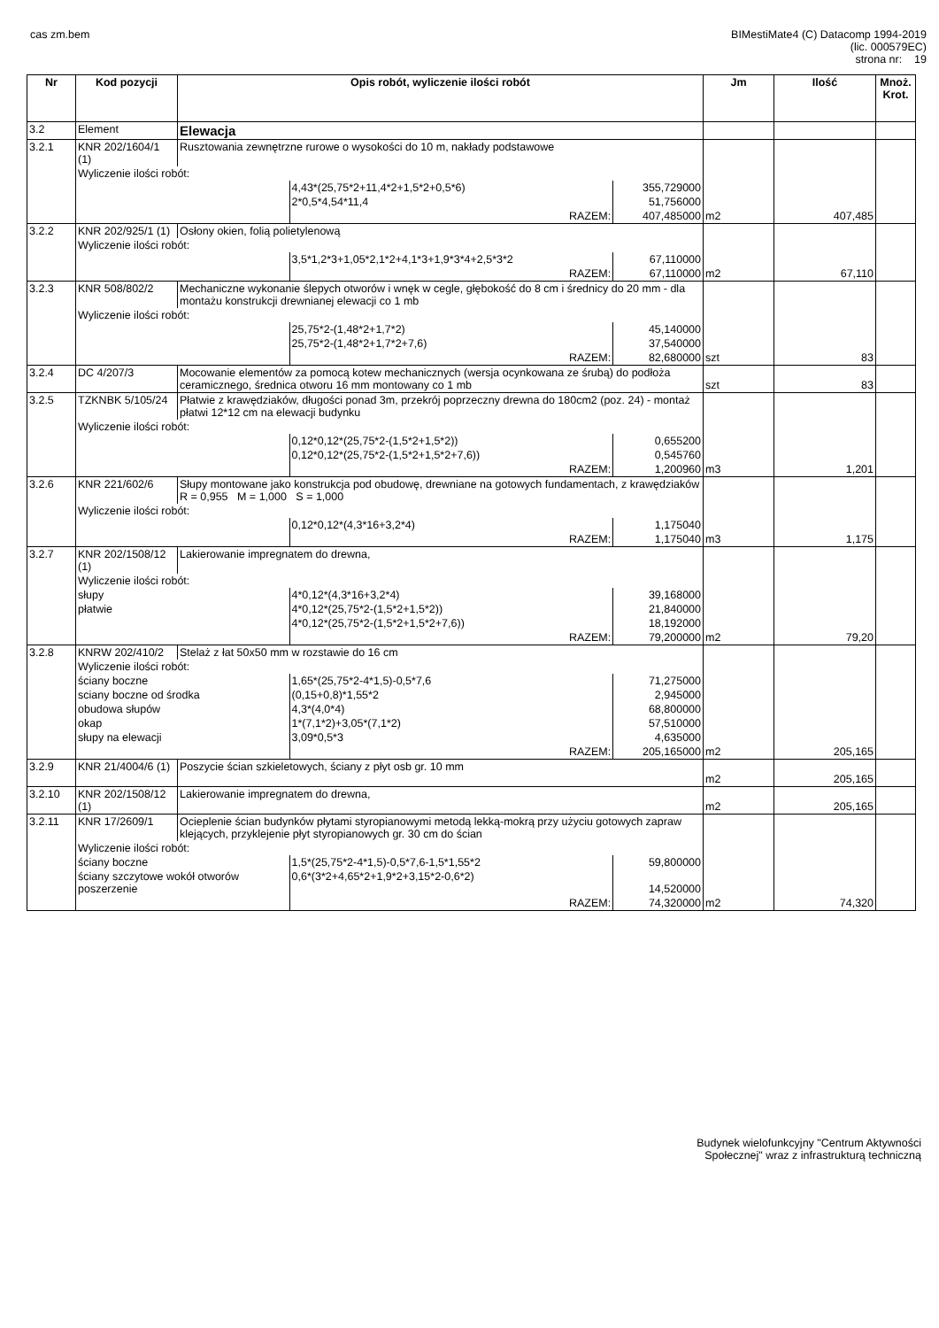cas zm.bem BIMestiMate4 (C) Datacomp 1994-2019
(lic. 000579EC)
strona nr: 19
| Nr | Kod pozycji | Opis robót, wyliczenie ilości robót | | | Jm | Ilość | Mnoż. Krot. |
| --- | --- | --- | --- | --- | --- | --- | --- |
| 3.2 | Element | Elewacja | | | | | |
| 3.2.1 | KNR 202/1604/1 (1) | Rusztowania zewnętrzne rurowe o wysokości do 10 m, nakłady podstawowe | | | | | |
| | Wyliczenie ilości robót: | | | | | | |
| | | | 4,43*(25,75*2+11,4*2+1,5*2+0,5*6) | 355,729000 | | | |
| | | | 2*0,5*4,54*11,4 | 51,756000 | | | |
| | | | RAZEM: | 407,485000 | m2 | 407,485 | |
| 3.2.2 | KNR 202/925/1 (1) | Osłony okien, folią polietylenową | | | | | |
| | Wyliczenie ilości robót: | | | | | | |
| | | | 3,5*1,2*3+1,05*2,1*2+4,1*3+1,9*3*4+2,5*3*2 | 67,110000 | | | |
| | | | RAZEM: | 67,110000 | m2 | 67,110 | |
| 3.2.3 | KNR 508/802/2 | Mechaniczne wykonanie ślepych otworów i wnęk w cegle, głębokość do 8 cm i średnicy do 20 mm - dla montażu konstrukcji drewnianej elewacji co 1 mb | | | | | |
| | Wyliczenie ilości robót: | | | | | | |
| | | | 25,75*2-(1,48*2+1,7*2) | 45,140000 | | | |
| | | | 25,75*2-(1,48*2+1,7*2+7,6) | 37,540000 | | | |
| | | | RAZEM: | 82,680000 | szt | 83 | |
| 3.2.4 | DC 4/207/3 | Mocowanie elementów za pomocą kotew mechanicznych (wersja ocynkowana ze śrubą) do podłoża ceramicznego, średnica otworu 16 mm montowany co 1 mb | | | szt | 83 | |
| 3.2.5 | TZKNBK 5/105/24 | Płatwie z krawędziaków, długości ponad 3m, przekrój poprzeczny drewna do 180cm2 (poz. 24) - montaż płatwi 12*12 cm na elewacji budynku | | | | | |
| | Wyliczenie ilości robót: | | | | | | |
| | | | 0,12*0,12*(25,75*2-(1,5*2+1,5*2)) | 0,655200 | | | |
| | | | 0,12*0,12*(25,75*2-(1,5*2+1,5*2+7,6)) | 0,545760 | | | |
| | | | RAZEM: | 1,200960 | m3 | 1,201 | |
| 3.2.6 | KNR 221/602/6 | Słupy montowane jako konstrukcja pod obudowę, drewniane na gotowych fundamentach, z krawędziaków R = 0,955 M = 1,000 S = 1,000 | | | | | |
| | Wyliczenie ilości robót: | | | | | | |
| | | | 0,12*0,12*(4,3*16+3,2*4) | 1,175040 | | | |
| | | | RAZEM: | 1,175040 | m3 | 1,175 | |
| 3.2.7 | KNR 202/1508/12 (1) | Lakierowanie impregnatem do drewna, | | | | | |
| | Wyliczenie ilości robót: | | | | | | |
| | słupy | | 4*0,12*(4,3*16+3,2*4) | 39,168000 | | | |
| | płatwie | | 4*0,12*(25,75*2-(1,5*2+1,5*2)) | 21,840000 | | | |
| | | | 4*0,12*(25,75*2-(1,5*2+1,5*2+7,6)) | 18,192000 | | | |
| | | | RAZEM: | 79,200000 | m2 | 79,20 | |
| 3.2.8 | KNRW 202/410/2 | Stelaż z łat 50x50 mm w rozstawie do 16 cm | | | | | |
| | Wyliczenie ilości robót: | | | | | | |
| | ściany boczne | | 1,65*(25,75*2-4*1,5)-0,5*7,6 | 71,275000 | | | |
| | sciany boczne od środka | | (0,15+0,8)*1,55*2 | 2,945000 | | | |
| | obudowa słupów | | 4,3*(4,0*4) | 68,800000 | | | |
| | okap | | 1*(7,1*2)+3,05*(7,1*2) | 57,510000 | | | |
| | słupy na elewacji | | 3,09*0,5*3 | 4,635000 | | | |
| | | | RAZEM: | 205,165000 | m2 | 205,165 | |
| 3.2.9 | KNR 21/4004/6 (1) | Poszycie ścian szkieletowych, ściany z płyt osb gr. 10 mm | | | m2 | 205,165 | |
| 3.2.10 | KNR 202/1508/12 (1) | Lakierowanie impregnatem do drewna, | | | m2 | 205,165 | |
| 3.2.11 | KNR 17/2609/1 | Ocieplenie ścian budynków płytami styropianowymi metodą lekką-mokrą przy użyciu gotowych zapraw klejących, przyklejenie płyt styropianowych gr. 30 cm do ścian | | | | | |
| | Wyliczenie ilości robót: | | | | | | |
| | ściany boczne | | 1,5*(25,75*2-4*1,5)-0,5*7,6-1,5*1,55*2 | 59,800000 | | | |
| | ściany szczytowe wokół otworów poszerzenie | | 0,6*(3*2+4,65*2+1,9*2+3,15*2-0,6*2) | 14,520000 | | | |
| | | | RAZEM: | 74,320000 | m2 | 74,320 | |
Budynek wielofunkcyjny "Centrum Aktywności
Społecznej" wraz z infrastrukturą techniczną